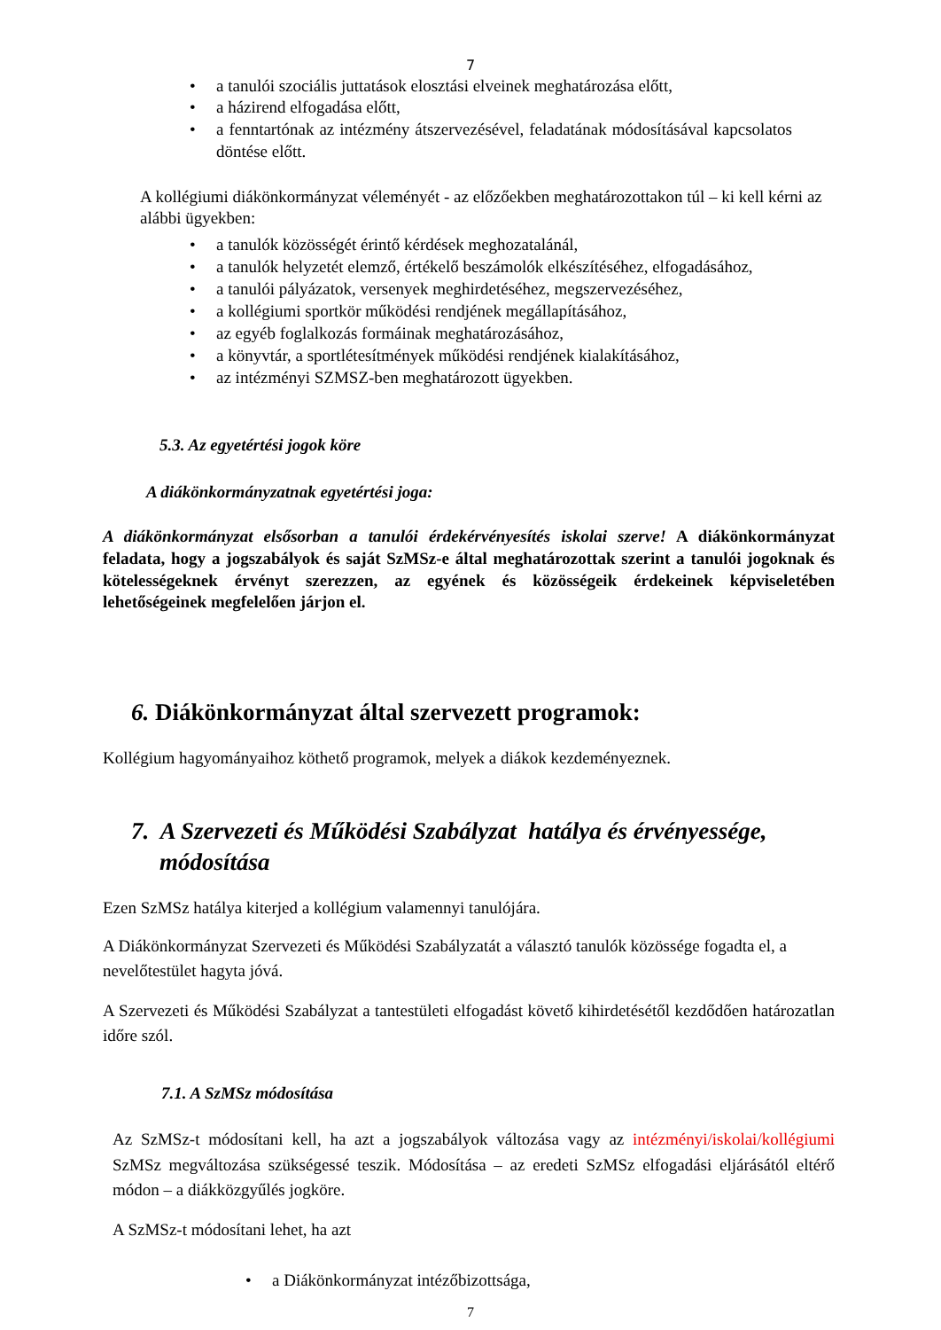7
• a tanulói szociális juttatások elosztási elveinek meghatározása előtt,
• a házirend elfogadása előtt,
• a fenntartónak az intézmény átszervezésével, feladatának módosításával kapcsolatos döntése előtt.
A kollégiumi diákönkormányzat véleményét - az előzőekben meghatározottakon túl – ki kell kérni az alábbi ügyekben:
• a tanulók közösségét érintő kérdések meghozatalánál,
• a tanulók helyzetét elemző, értékelő beszámolók elkészítéséhez, elfogadásához,
• a tanulói pályázatok, versenyek meghirdetéséhez, megszervezéséhez,
• a kollégiumi sportkör működési rendjének megállapításához,
• az egyéb foglalkozás formáinak meghatározásához,
• a könyvtár, a sportlétesítmények működési rendjének kialakításához,
• az intézményi SZMSZ-ben meghatározott ügyekben.
5.3. Az egyetértési jogok köre
A diákönkormányzatnak egyetértési joga:
A diákönkormányzat elsősorban a tanulói érdekérvényesítés iskolai szerve! A diákönkormányzat feladata, hogy a jogszabályok és saját SzMSz-e által meghatározottak szerint a tanulói jogoknak és kötelességeknek érvényt szerezzen, az egyének és közösségeik érdekeinek képviseletében lehetőségeinek megfelelően járjon el.
6. Diákönkormányzat által szervezett programok:
Kollégium hagyományaihoz köthető programok, melyek a diákok kezdeményeznek.
7. A Szervezeti és Működési Szabályzat hatálya és érvényessége,
módosítása
Ezen SzMSz hatálya kiterjed a kollégium valamennyi tanulójára.
A Diákönkormányzat Szervezeti és Működési Szabályzatát a választó tanulók közössége fogadta el, a nevelőtestület hagyta jóvá.
A Szervezeti és Működési Szabályzat a tantestületi elfogadást követő kihirdetésétől kezdődően határozatlan időre szól.
7.1. A SzMSz módosítása
Az SzMSz-t módosítani kell, ha azt a jogszabályok változása vagy az intézményi/iskolai/kollégiumi SzMSz megváltozása szükségessé teszik. Módosítása – az eredeti SzMSz elfogadási eljárásától eltérő módon – a diákközgyűlés jogköre.
A SzMSz-t módosítani lehet, ha azt
• a Diákönkormányzat intézőbizottsága,
7